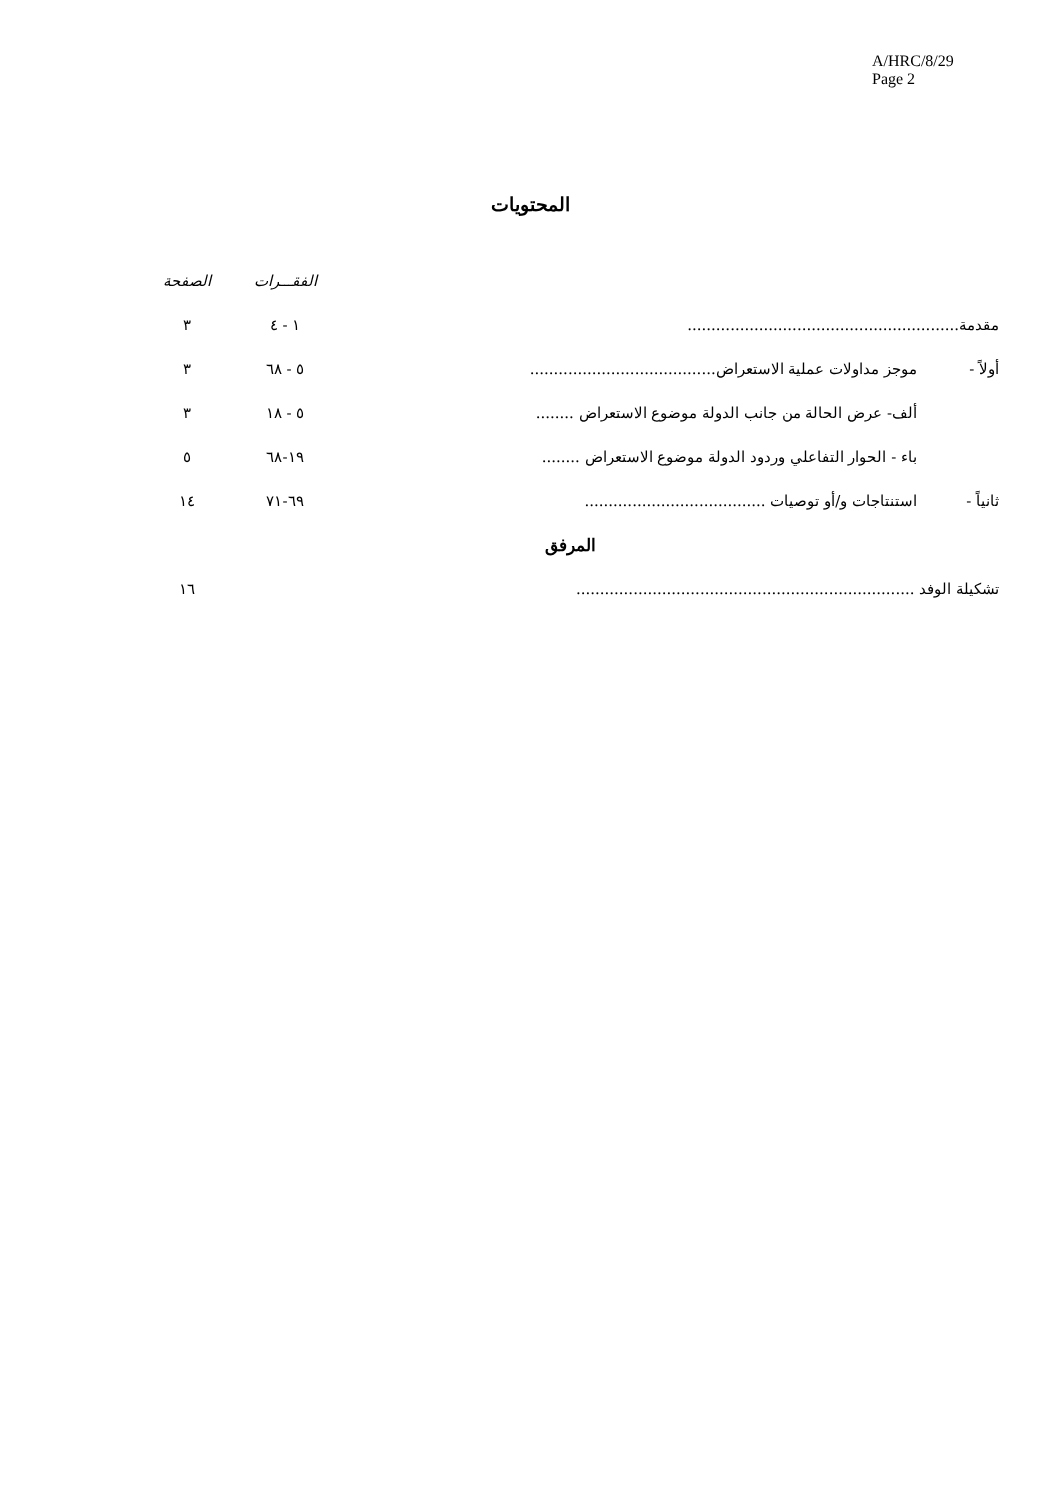A/HRC/8/29
Page 2
المحتويات
| | | الفقـــرات | الصفحة |
| مقدمة......................................................... | | ١ - ٤ | ٣ |
| أولاً - | موجز مداولات عملية الاستعراض....................................... | ٥ - ٦٨ | ٣ |
| | ألف- عرض الحالة من جانب الدولة موضوع الاستعراض ........ | ٥ - ١٨ | ٣ |
| | باء - الحوار التفاعلي وردود الدولة موضوع الاستعراض ........ | ١٩-٦٨ | ٥ |
| ثانياً - | استنتاجات و/أو توصيات ...................................... | ٦٩-٧١ | ١٤ |
| المرفق | | | |
| تشكيلة الوفد ....................................................................... | | | ١٦ |